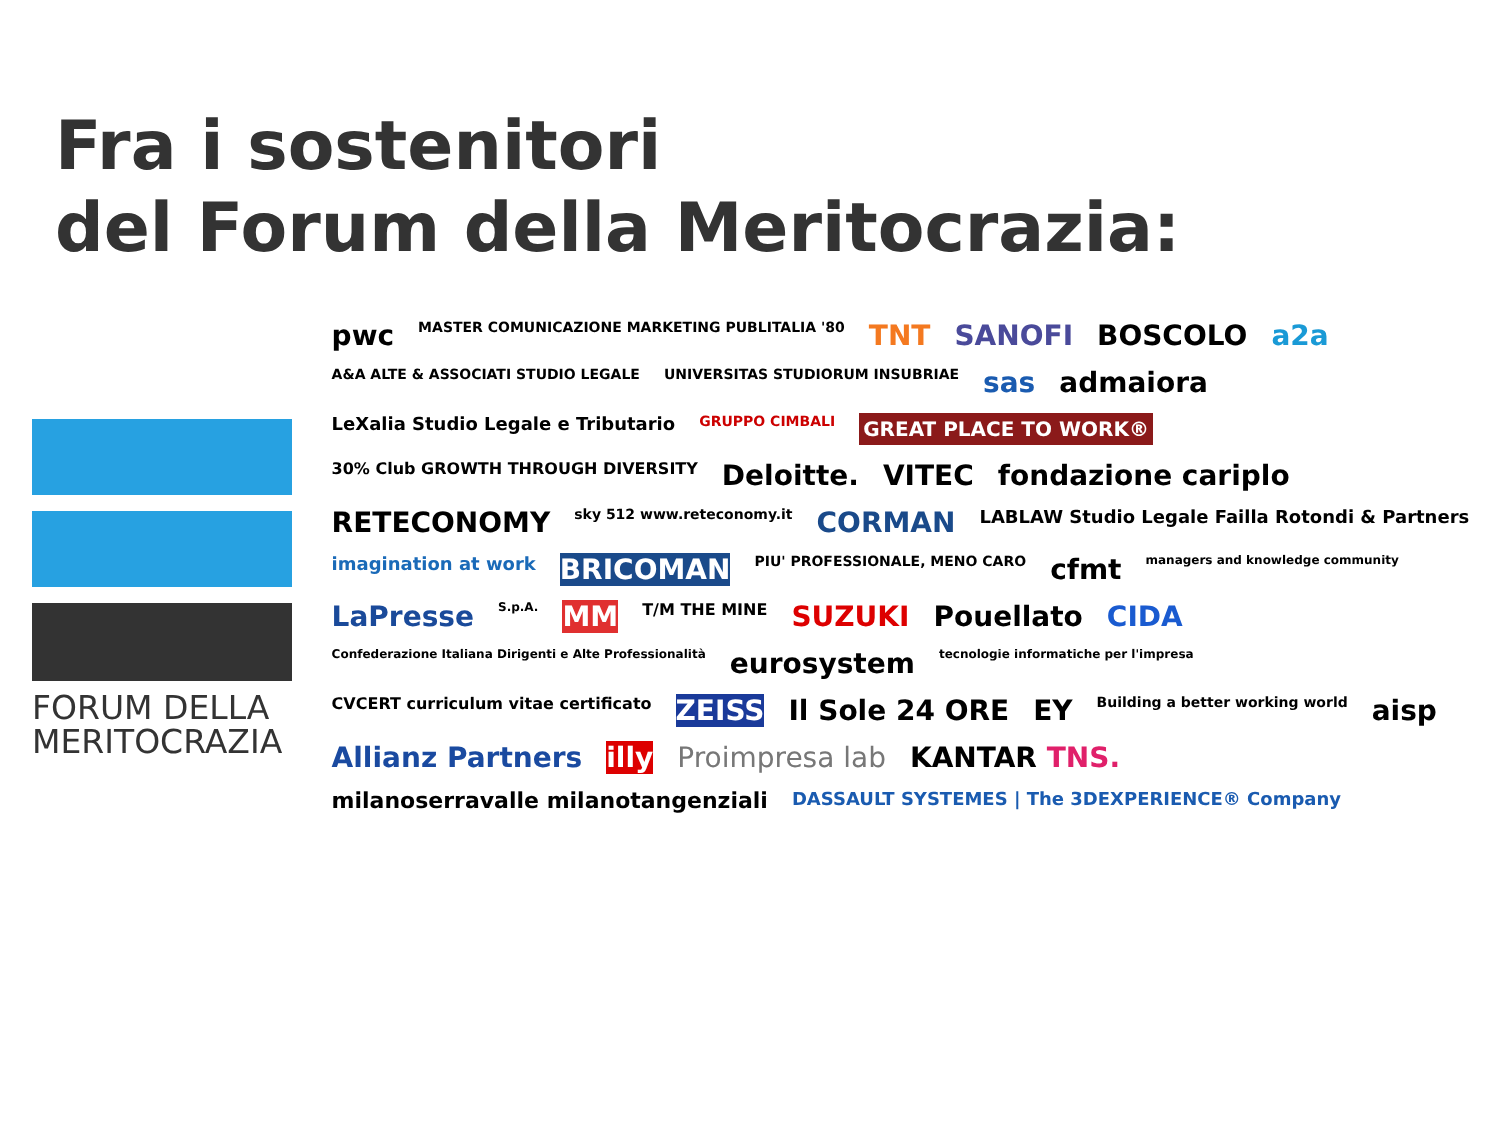Fra i sostenitori
del Forum della Meritocrazia:
FORUM DELLA
MERITOCRAZIA
pwc MASTER COMUNICAZIONE MARKETING PUBLITALIA '80 TNT SANOFI BOSCOLO a2a A&A ALTE & ASSOCIATI STUDIO LEGALE UNIVERSITAS STUDIORUM INSUBRIAE sas admaiora LeXalia Studio Legale e Tributario GRUPPO CIMBALI GREAT PLACE TO WORK® 30% Club GROWTH THROUGH DIVERSITY Deloitte. VITEC fondazione cariplo RETECONOMY sky 512 www.reteconomy.it CORMAN LABLAW Studio Legale Failla Rotondi & Partners imagination at work BRICOMAN PIU' PROFESSIONALE, MENO CARO cfmt managers and knowledge community LaPresse S.p.A. MM T/M THE MINE SUZUKI Pouellato CIDA Confederazione Italiana Dirigenti e Alte Professionalità eurosystem tecnologie informatiche per l'impresa CVCERT curriculum vitae certificato ZEISS Il Sole 24 ORE EY Building a better working world aisp Allianz Partners illy Proimpresa lab KANTAR TNS. milanoserravalle milanotangenziali DASSAULT SYSTEMES | The 3DEXPERIENCE® Company